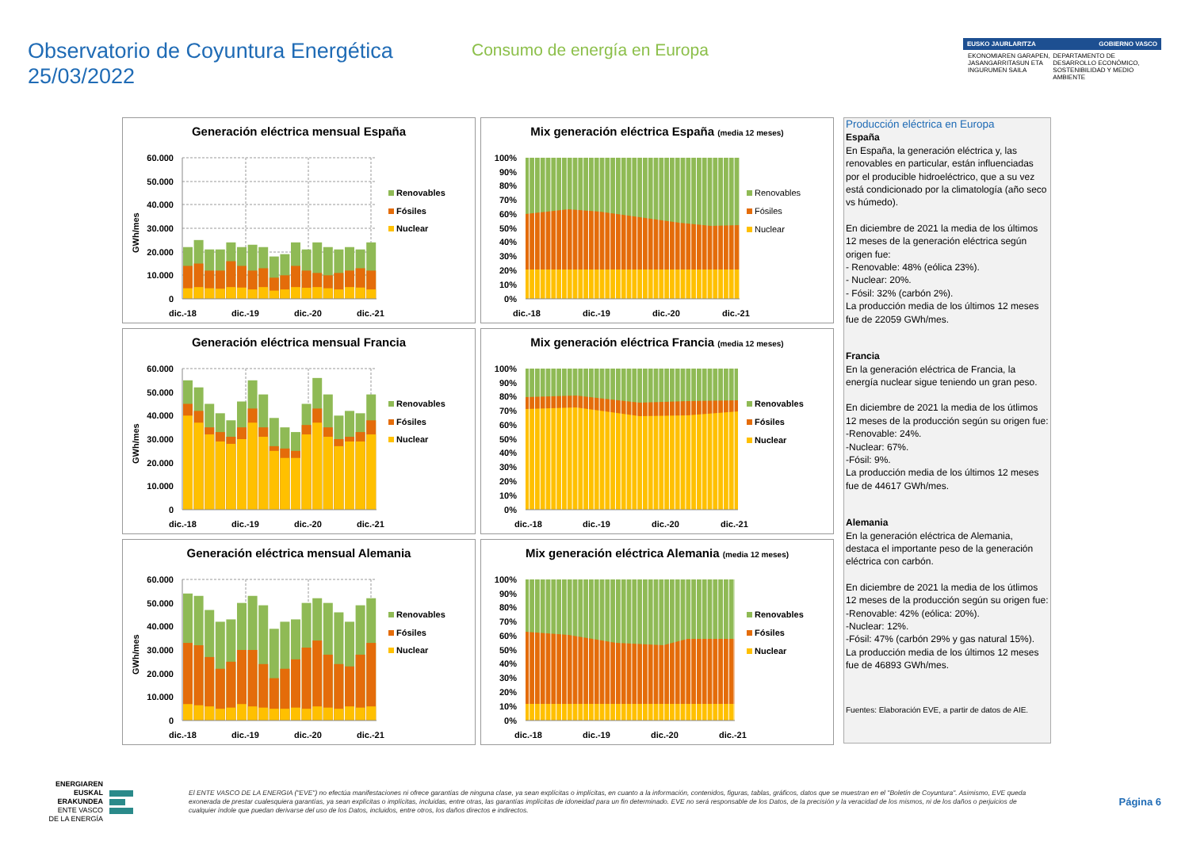Observatorio de Coyuntura Energética
25/03/2022
Consumo de energía en Europa
EUSKO JAURLARITZA GOBIERNO VASCO
EKONOMIAREN GARAPEN, JASANGARRITASUN ETA INGURUMEN SAILA DEPARTAMENTO DE DESARROLLO ECONÓMICO, SOSTENIBILIDAD Y MEDIO AMBIENTE
Generación eléctrica mensual España
60.000
50.000
40.000
30.000
20.000
10.000
0
GWh/mes
dic.-18
dic.-19
dic.-20
dic.-21
Renovables
Fósiles
Nuclear
Mix generación eléctrica España (media 12 meses)
100%
90%
80%
70%
60%
50%
40%
30%
20%
10%
0%
dic.-18
dic.-19
dic.-20
dic.-21
Renovables
Fósiles
Nuclear
Generación eléctrica mensual Francia
60.000
50.000
40.000
30.000
20.000
10.000
0
GWh/mes
dic.-18
dic.-19
dic.-20
dic.-21
Renovables
Fósiles
Nuclear
Mix generación eléctrica Francia (media 12 meses)
100%
90%
80%
70%
60%
50%
40%
30%
20%
10%
0%
dic.-18
dic.-19
dic.-20
dic.-21
Renovables
Fósiles
Nuclear
Generación eléctrica mensual Alemania
60.000
50.000
40.000
30.000
20.000
10.000
0
GWh/mes
dic.-18
dic.-19
dic.-20
dic.-21
Renovables
Fósiles
Nuclear
Mix generación eléctrica Alemania (media 12 meses)
100%
90%
80%
70%
60%
50%
40%
30%
20%
10%
0%
dic.-18
dic.-19
dic.-20
dic.-21
Renovables
Fósiles
Nuclear
Producción eléctrica en Europa
España
En España, la generación eléctrica y, las renovables en particular, están influenciadas por el producible hidroeléctrico, que a su vez está condicionado por la climatología (año seco vs húmedo).
En diciembre de 2021 la media de los últimos 12 meses de la generación eléctrica según origen fue:
- Renovable: 48% (eólica 23%).
- Nuclear: 20%.
- Fósil: 32% (carbón 2%).
La producción media de los últimos 12 meses fue de 22059 GWh/mes.
Francia
En la generación eléctrica de Francia, la energía nuclear sigue teniendo un gran peso.
En diciembre de 2021 la media de los útlimos 12 meses de la producción según su origen fue:
-Renovable: 24%.
-Nuclear: 67%.
-Fósil: 9%.
La producción media de los últimos 12 meses fue de 44617 GWh/mes.
Alemania
En la generación eléctrica de Alemania, destaca el importante peso de la generación eléctrica con carbón.
En diciembre de 2021 la media de los útlimos 12 meses de la producción según su origen fue:
-Renovable: 42% (eólica: 20%).
-Nuclear: 12%.
-Fósil: 47% (carbón 29% y gas natural 15%).
La producción media de los últimos 12 meses fue de 46893 GWh/mes.
Fuentes: Elaboración EVE, a partir de datos de AIE.
ENERGIAREN
EUSKAL ERAKUNDEA
ENTE VASCO
DE LA ENERGÍA
El ENTE VASCO DE LA ENERGIA ("EVE") no efectúa manifestaciones ni ofrece garantías de ninguna clase, ya sean explícitas o implícitas, en cuanto a la información, contenidos, figuras, tablas, gráficos, datos que se muestran en el "Boletín de Coyuntura". Asimismo, EVE queda exonerada de prestar cualesquiera garantías, ya sean explícitas o implícitas, incluidas, entre otras, las garantías implícitas de idoneidad para un fin determinado. EVE no será responsable de los Datos, de la precisión y la veracidad de los mismos, ni de los daños o perjuicios de cualquier índole que puedan derivarse del uso de los Datos, incluidos, entre otros, los daños directos e indirectos.
Página 6